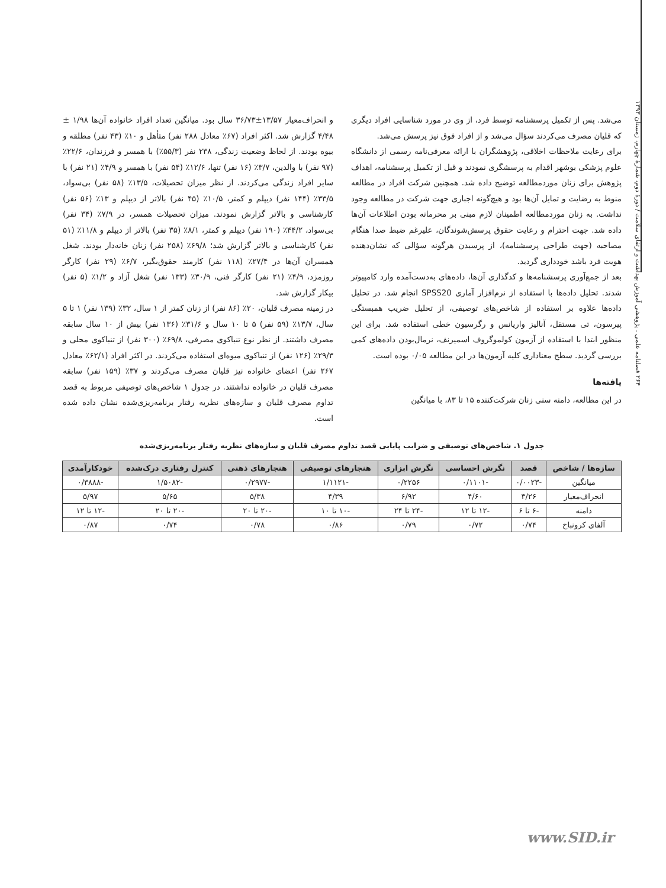۲۶۴ فصلنامه علمی ـ پژوهشی آموزش بهداشت و ارتقای سلامت / دورهٔ دوم، شمارهٔ چهارم، زمستان ۱۳۹۳
می‌شد. پس از تکمیل پرسشنامه توسط فرد، از وی در مورد شناسایی افراد دیگری که قلیان مصرف می‌کردند سؤال می‌شد و از افراد فوق نیز پرسش می‌شد.
برای رعایت ملاحظات اخلاقی، پژوهشگران با ارائه معرفی‌نامه رسمی از دانشگاه علوم پزشکی بوشهر اقدام به پرسشگری نمودند و قبل از تکمیل پرسشنامه، اهداف پژوهش برای زنان موردمطالعه توضیح داده شد. همچنین شرکت افراد در مطالعه منوط به رضایت و تمایل آن‌ها بود و هیچ‌گونه اجباری جهت شرکت در مطالعه وجود نداشت. به زنان موردمطالعه اطمینان لازم مبنی بر محرمانه بودن اطلاعات آن‌ها داده شد. جهت احترام و رعایت حقوق پرسش‌شوندگان، علیرغم ضبط صدا هنگام مصاحبه (جهت طراحی پرسشنامه)، از پرسیدن هرگونه سؤالی که نشان‌دهنده هویت فرد باشد خودداری گردید.
بعد از جمع‌آوری پرسشنامه‌ها و کدگذاری آن‌ها، داده‌های به‌دست‌آمده وارد کامپیوتر شدند. تحلیل داده‌ها با استفاده از نرم‌افزار آماری SPSS20 انجام شد. در تحلیل داده‌ها علاوه بر استفاده از شاخص‌های توصیفی، از تحلیل ضریب همبستگی پیرسون، تی مستقل، آنالیز واریانس و رگرسیون خطی استفاده شد. برای این منظور ابتدا با استفاده از آزمون کولموگروف اسمیرنف، نرمال‌بودن داده‌های کمی بررسی گردید. سطح معناداری کلیه آزمون‌ها در این مطالعه ۰/۰۵ بوده است.
یافته‌ها
در این مطالعه، دامنه سنی زنان شرکت‌کننده ۱۵ تا ۸۳، با میانگین
و انحراف‌معیار ۱۳/۵۷±۳۶/۷۳ سال بود. میانگین تعداد افراد خانواده آن‌ها ۱/۹۸ ± ۴/۴۸ گزارش شد. اکثر افراد (۶۷٪ معادل ۲۸۸ نفر) متأهل و ۱۰٪ (۴۳ نفر) مطلقه و بیوه بودند. از لحاظ وضعیت زندگی، ۲۳۸ نفر (۵۵/۳٪) با همسر و فرزندان، ۲۲/۶٪ (۹۷ نفر) با والدین، ۳/۷٪ (۱۶ نفر) تنها، ۱۲/۶٪ (۵۴ نفر) با همسر و ۴/۹٪ (۲۱ نفر) با سایر افراد زندگی می‌کردند. از نظر میزان تحصیلات، ۱۳/۵٪ (۵۸ نفر) بی‌سواد، ۳۳/۵٪ (۱۴۴ نفر) دیپلم و کمتر، ۱۰/۵٪ (۴۵ نفر) بالاتر از دیپلم و ۱۳٪ (۵۶ نفر) کارشناسی و بالاتر گزارش نمودند. میزان تحصیلات همسر، در ۷/۹٪ (۳۴ نفر) بی‌سواد، ۴۴/۲٪ (۱۹۰ نفر) دیپلم و کمتر، ۸/۱٪ (۳۵ نفر) بالاتر از دیپلم و ۱۱/۸٪ (۵۱ نفر) کارشناسی و بالاتر گزارش شد؛ ۶۹/۸٪ (۲۵۸ نفر) زنان خانه‌دار بودند. شغل همسران آن‌ها در ۲۷/۴٪ (۱۱۸ نفر) کارمند حقوق‌بگیر، ۶/۷٪ (۲۹ نفر) کارگر روزمزد، ۴/۹٪ (۲۱ نفر) کارگر فنی، ۳۰/۹٪ (۱۳۳ نفر) شغل آزاد و ۱/۲٪ (۵ نفر) بیکار گزارش شد.
در زمینه مصرف قلیان، ۲۰٪ (۸۶ نفر) از زنان کمتر از ۱ سال، ۳۲٪ (۱۳۹ نفر) ۱ تا ۵ سال، ۱۳/۷٪ (۵۹ نفر) ۵ تا ۱۰ سال و ۳۱/۶٪ (۱۳۶ نفر) بیش از ۱۰ سال سابقه مصرف داشتند. از نظر نوع تنباکوی مصرفی، ۶۹/۸٪ (۳۰۰ نفر) از تنباکوی محلی و ۲۹/۳٪ (۱۲۶ نفر) از تنباکوی میوه‌ای استفاده می‌کردند. در اکثر افراد (۶۲/۱٪ معادل ۲۶۷ نفر) اعضای خانواده نیز قلیان مصرف می‌کردند و ۳۷٪ (۱۵۹ نفر) سابقه مصرف قلیان در خانواده نداشتند. در جدول ۱ شاخص‌های توصیفی مربوط به قصد تداوم مصرف قلیان و سازه‌های نظریه رفتار برنامه‌ریزی‌شده نشان داده شده است.
جدول ۱. شاخص‌های توصیفی و ضرایب پایایی قصد تداوم مصرف قلیان و سازه‌های نظریه رفتار برنامه‌ریزی‌شده
| سازه‌ها / شاخص | قصد | نگرش احساسی | نگرش ابزاری | هنجارهای توصیفی | هنجارهای ذهنی | کنترل رفتاری درک‌شده | خودکارآمدی |
| --- | --- | --- | --- | --- | --- | --- | --- |
| میانگین | -۰/۰۰۲۳ | -۰/۱۱۰۱ | ۰/۲۲۵۶ | -۱/۱۱۲۱ | -۰/۲۹۷۷ | -۱/۵۰۸۲ | -۰/۳۸۸۸ |
| انحراف‌معیار | ۳/۲۶ | ۴/۶۰ | ۶/۹۲ | ۴/۳۹ | ۵/۳۸ | ۵/۶۵ | ۵/۹۷ |
| دامنه | -۶ تا ۶ | -۱۲ تا ۱۲ | -۲۴ تا ۲۴ | -۱۰ تا ۱۰ | -۲۰ تا ۲۰ | -۲۰ تا ۲۰ | -۱۲ تا ۱۲ |
| آلفای کرونباخ | ۰/۷۴ | ۰/۷۲ | ۰/۷۹ | ۰/۸۶ | ۰/۷۸ | ۰/۷۴ | ۰/۸۷ |
www.SID.ir